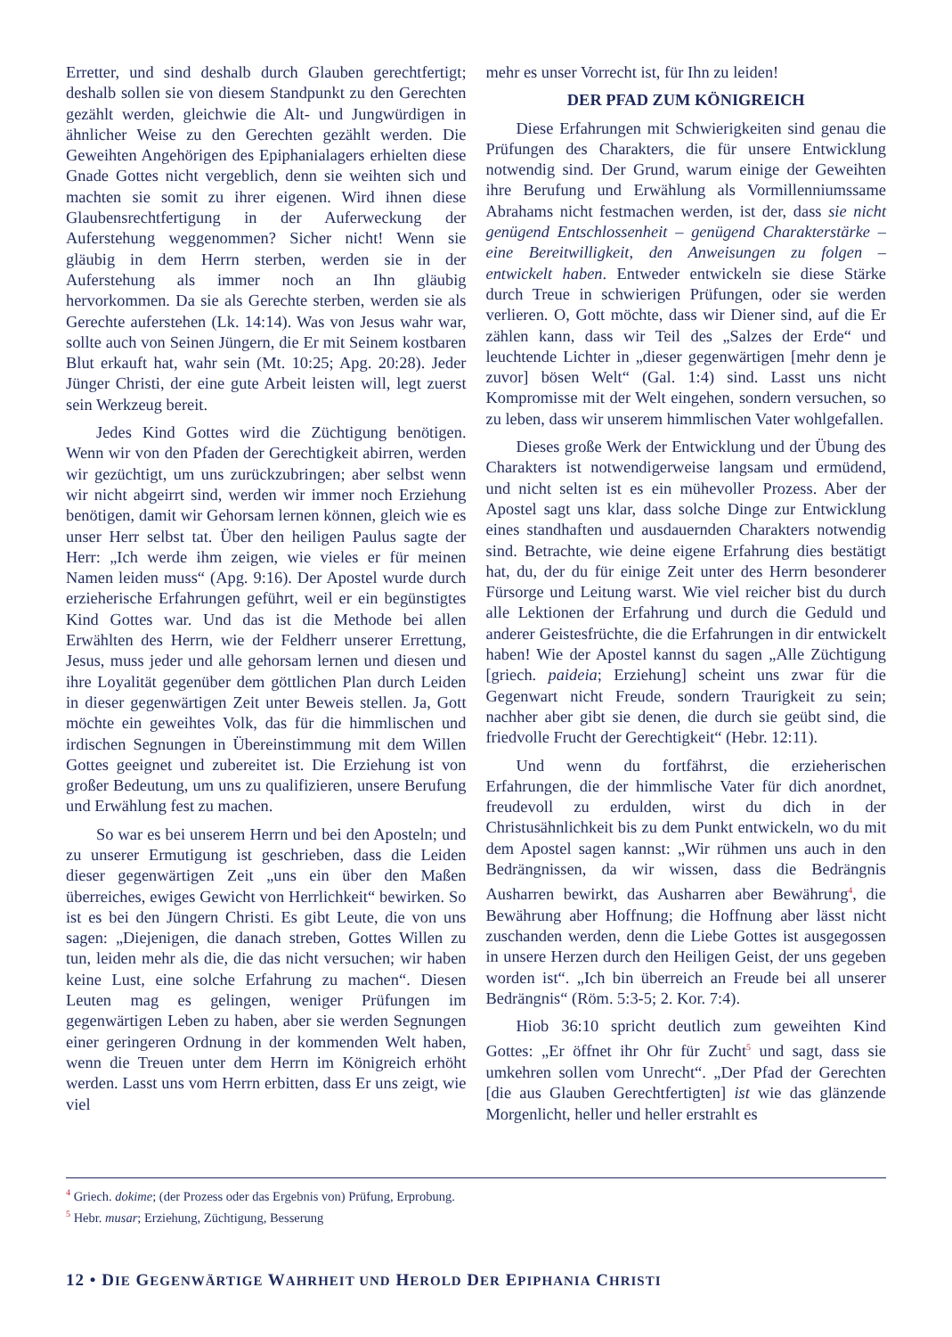Erretter, und sind deshalb durch Glauben gerechtfertigt; deshalb sollen sie von diesem Standpunkt zu den Gerechten gezählt werden, gleichwie die Alt- und Jungwürdigen in ähnlicher Weise zu den Gerechten gezählt werden. Die Geweihten Angehörigen des Epiphanialagers erhielten diese Gnade Gottes nicht vergeblich, denn sie weihten sich und machten sie somit zu ihrer eigenen. Wird ihnen diese Glaubensrechtfertigung in der Auferweckung der Auferstehung weggenommen? Sicher nicht! Wenn sie gläubig in dem Herrn sterben, werden sie in der Auferstehung als immer noch an Ihn gläubig hervorkommen. Da sie als Gerechte sterben, werden sie als Gerechte auferstehen (Lk. 14:14). Was von Jesus wahr war, sollte auch von Seinen Jüngern, die Er mit Seinem kostbaren Blut erkauft hat, wahr sein (Mt. 10:25; Apg. 20:28). Jeder Jünger Christi, der eine gute Arbeit leisten will, legt zuerst sein Werkzeug bereit.
Jedes Kind Gottes wird die Züchtigung benötigen. Wenn wir von den Pfaden der Gerechtigkeit abirren, werden wir gezüchtigt, um uns zurückzubringen; aber selbst wenn wir nicht abgeirrt sind, werden wir immer noch Erziehung benötigen, damit wir Gehorsam lernen können, gleich wie es unser Herr selbst tat. Über den heiligen Paulus sagte der Herr: „Ich werde ihm zeigen, wie vieles er für meinen Namen leiden muss“ (Apg. 9:16). Der Apostel wurde durch erzieherische Erfahrungen geführt, weil er ein begünstigtes Kind Gottes war. Und das ist die Methode bei allen Erwählten des Herrn, wie der Feldherr unserer Errettung, Jesus, muss jeder und alle gehorsam lernen und diesen und ihre Loyalität gegenüber dem göttlichen Plan durch Leiden in dieser gegenwärtigen Zeit unter Beweis stellen. Ja, Gott möchte ein geweihtes Volk, das für die himmlischen und irdischen Segnungen in Übereinstimmung mit dem Willen Gottes geeignet und zubereitet ist. Die Erziehung ist von großer Bedeutung, um uns zu qualifizieren, unsere Berufung und Erwählung fest zu machen.
So war es bei unserem Herrn und bei den Aposteln; und zu unserer Ermutigung ist geschrieben, dass die Leiden dieser gegenwärtigen Zeit „uns ein über den Maßen überreiches, ewiges Gewicht von Herrlichkeit“ bewirken. So ist es bei den Jüngern Christi. Es gibt Leute, die von uns sagen: „Diejenigen, die danach streben, Gottes Willen zu tun, leiden mehr als die, die das nicht versuchen; wir haben keine Lust, eine solche Erfahrung zu machen“. Diesen Leuten mag es gelingen, weniger Prüfungen im gegenwärtigen Leben zu haben, aber sie werden Segnungen einer geringeren Ordnung in der kommenden Welt haben, wenn die Treuen unter dem Herrn im Königreich erhöht werden. Lasst uns vom Herrn erbitten, dass Er uns zeigt, wie viel
mehr es unser Vorrecht ist, für Ihn zu leiden!
DER PFAD ZUM KÖNIGREICH
Diese Erfahrungen mit Schwierigkeiten sind genau die Prüfungen des Charakters, die für unsere Entwicklung notwendig sind. Der Grund, warum einige der Geweihten ihre Berufung und Erwählung als Vormillenniumssame Abrahams nicht festmachen werden, ist der, dass sie nicht genügend Entschlossenheit – genügend Charakterstärke – eine Bereitwilligkeit, den Anweisungen zu folgen – entwickelt haben. Entweder entwickeln sie diese Stärke durch Treue in schwierigen Prüfungen, oder sie werden verlieren. O, Gott möchte, dass wir Diener sind, auf die Er zählen kann, dass wir Teil des „Salzes der Erde“ und leuchtende Lichter in „dieser gegenwärtigen [mehr denn je zuvor] bösen Welt“ (Gal. 1:4) sind. Lasst uns nicht Kompromisse mit der Welt eingehen, sondern versuchen, so zu leben, dass wir unserem himmlischen Vater wohlgefallen.
Dieses große Werk der Entwicklung und der Übung des Charakters ist notwendigerweise langsam und ermüdend, und nicht selten ist es ein mühevoller Prozess. Aber der Apostel sagt uns klar, dass solche Dinge zur Entwicklung eines standhaften und ausdauernden Charakters notwendig sind. Betrachte, wie deine eigene Erfahrung dies bestätigt hat, du, der du für einige Zeit unter des Herrn besonderer Fürsorge und Leitung warst. Wie viel reicher bist du durch alle Lektionen der Erfahrung und durch die Geduld und anderer Geistesfrüchte, die die Erfahrungen in dir entwickelt haben! Wie der Apostel kannst du sagen „Alle Züchtigung [griech. paideia; Erziehung] scheint uns zwar für die Gegenwart nicht Freude, sondern Traurigkeit zu sein; nachher aber gibt sie denen, die durch sie geübt sind, die friedvolle Frucht der Gerechtigkeit“ (Hebr. 12:11).
Und wenn du fortfährst, die erzieherischen Erfahrungen, die der himmlische Vater für dich anordnet, freudevoll zu erdulden, wirst du dich in der Christusähnlichkeit bis zu dem Punkt entwickeln, wo du mit dem Apostel sagen kannst: „Wir rühmen uns auch in den Bedrängnissen, da wir wissen, dass die Bedrängnis Ausharren bewirkt, das Ausharren aber Bewährung<sup>4</sup>, die Bewährung aber Hoffnung; die Hoffnung aber lässt nicht zuschanden werden, denn die Liebe Gottes ist ausgegossen in unsere Herzen durch den Heiligen Geist, der uns gegeben worden ist“. „Ich bin überreich an Freude bei all unserer Bedrängnis“ (Röm. 5:3-5; 2. Kor. 7:4).
Hiob 36:10 spricht deutlich zum geweihten Kind Gottes: „Er öffnet ihr Ohr für Zucht<sup>5</sup> und sagt, dass sie umkehren sollen vom Unrecht“. „Der Pfad der Gerechten [die aus Glauben Gerechtfertigten] ist wie das glänzende Morgenlicht, heller und heller erstrahlt es
<sup>4</sup> Griech. dokime; (der Prozess oder das Ergebnis von) Prüfung, Erprobung.
<sup>5</sup> Hebr. musar; Erziehung, Züchtigung, Besserung
12 • DIE GEGENWÄRTIGE WAHRHEIT UND HEROLD DER EPIPHANIA CHRISTI